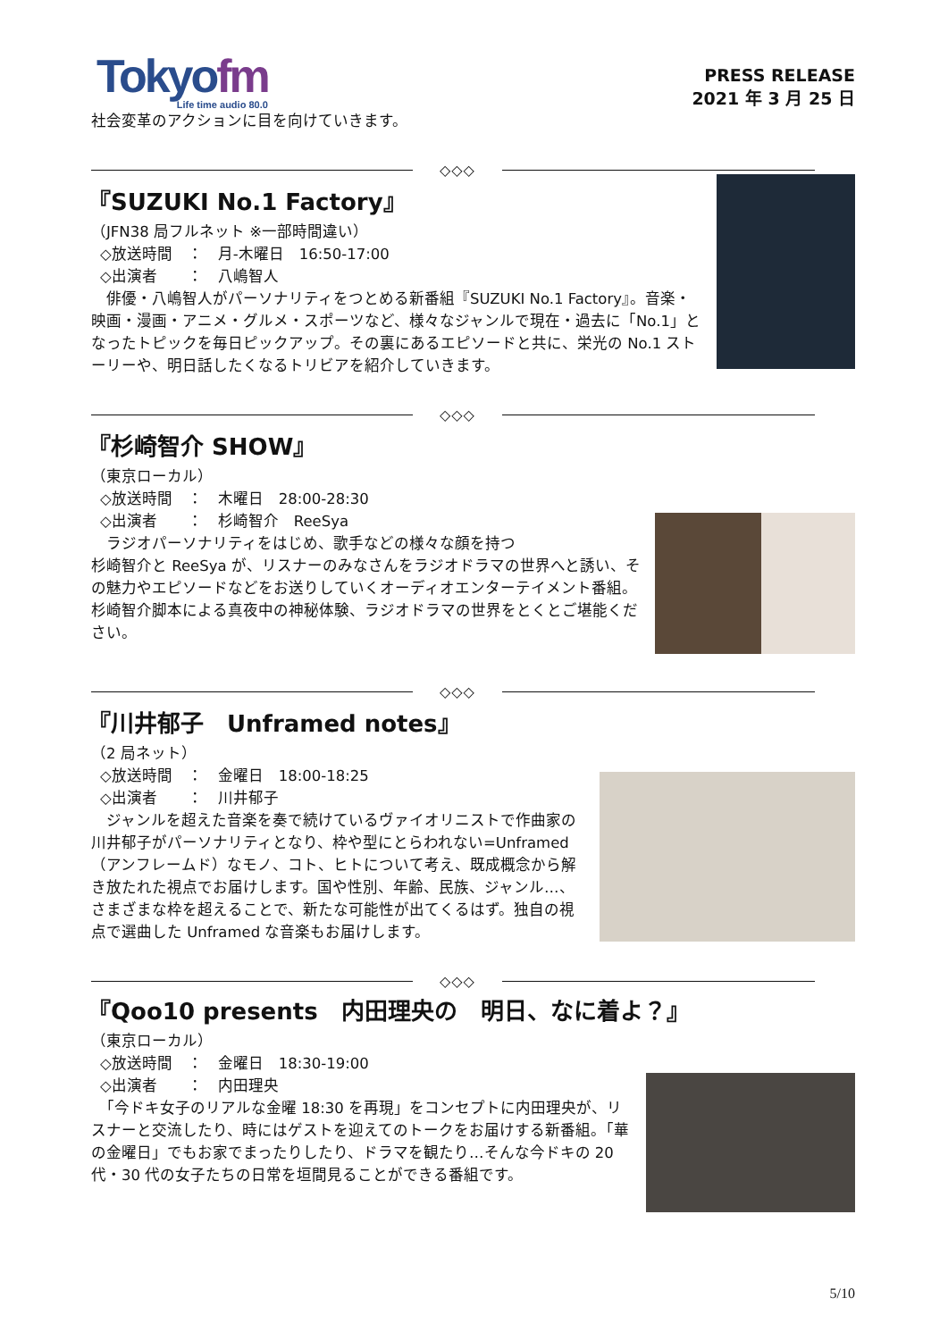Tokyofm
Life time audio 80.0
PRESS RELEASE
2021 年 3 月 25 日
社会変革のアクションに目を向けていきます。
◇◇◇
『SUZUKI No.1 Factory』
（JFN38 局フルネット ※一部時間違い）
◇放送時間　：　月-木曜日　16:50-17:00
◇出演者　　：　八嶋智人
　俳優・八嶋智人がパーソナリティをつとめる新番組『SUZUKI No.1 Factory』。音楽・映画・漫画・アニメ・グルメ・スポーツなど、様々なジャンルで現在・過去に「No.1」となったトピックを毎日ピックアップ。その裏にあるエピソードと共に、栄光の No.1 ストーリーや、明日話したくなるトリビアを紹介していきます。
◇◇◇
『杉崎智介 SHOW』
（東京ローカル）
◇放送時間　：　木曜日　28:00-28:30
◇出演者　　：　杉崎智介　ReeSya
　ラジオパーソナリティをはじめ、歌手などの様々な顔を持つ
杉崎智介と ReeSya が、リスナーのみなさんをラジオドラマの世界へと誘い、その魅力やエピソードなどをお送りしていくオーディオエンターテイメント番組。杉崎智介脚本による真夜中の神秘体験、ラジオドラマの世界をとくとご堪能ください。
◇◇◇
『川井郁子　Unframed notes』
（2 局ネット）
◇放送時間　：　金曜日　18:00-18:25
◇出演者　　：　川井郁子
　ジャンルを超えた音楽を奏で続けているヴァイオリニストで作曲家の川井郁子がパーソナリティとなり、枠や型にとらわれない=Unframed（アンフレームド）なモノ、コト、ヒトについて考え、既成概念から解き放たれた視点でお届けします。国や性別、年齢、民族、ジャンル…、さまざまな枠を超えることで、新たな可能性が出てくるはず。独自の視点で選曲した Unframed な音楽もお届けします。
◇◇◇
『Qoo10 presents　内田理央の　明日、なに着よ？』
（東京ローカル）
◇放送時間　：　金曜日　18:30-19:00
◇出演者　　：　内田理央
　「今ドキ女子のリアルな金曜 18:30 を再現」をコンセプトに内田理央が、リスナーと交流したり、時にはゲストを迎えてのトークをお届けする新番組。「華の金曜日」でもお家でまったりしたり、ドラマを観たり…そんな今ドキの 20 代・30 代の女子たちの日常を垣間見ることができる番組です。
5/10